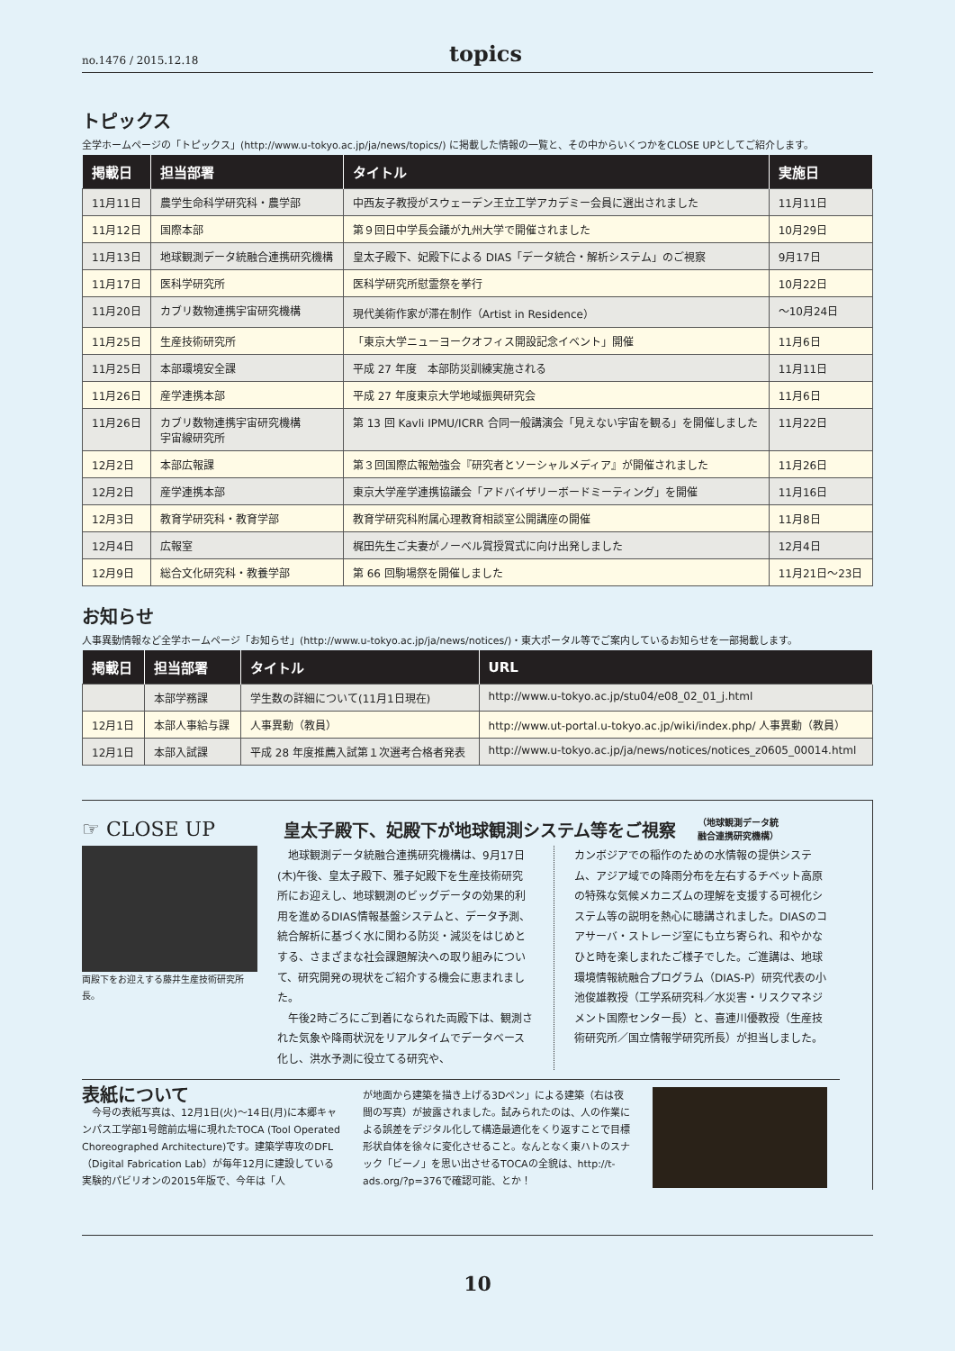no.1476 / 2015.12.18 topics
トピックス
全学ホームページの「トピックス」(http://www.u-tokyo.ac.jp/ja/news/topics/) に掲載した情報の一覧と、その中からいくつかをCLOSE UPとしてご紹介します。
| 掲載日 | 担当部署 | タイトル | 実施日 |
| --- | --- | --- | --- |
| 11月11日 | 農学生命科学研究科・農学部 | 中西友子教授がスウェーデン王立工学アカデミー会員に選出されました | 11月11日 |
| 11月12日 | 国際本部 | 第９回日中学長会議が九州大学で開催されました | 10月29日 |
| 11月13日 | 地球観測データ統融合連携研究機構 | 皇太子殿下、妃殿下による DIAS「データ統合・解析システム」のご視察 | 9月17日 |
| 11月17日 | 医科学研究所 | 医科学研究所慰霊祭を挙行 | 10月22日 |
| 11月20日 | カブリ数物連携宇宙研究機構 | 現代美術作家が滞在制作（Artist in Residence） | ～10月24日 |
| 11月25日 | 生産技術研究所 | 「東京大学ニューヨークオフィス開設記念イベント」開催 | 11月6日 |
| 11月25日 | 本部環境安全課 | 平成 27 年度 本部防災訓練実施される | 11月11日 |
| 11月26日 | 産学連携本部 | 平成 27 年度東京大学地域振興研究会 | 11月6日 |
| 11月26日 | カブリ数物連携宇宙研究機構 宇宙線研究所 | 第 13 回 Kavli IPMU/ICRR 合同一般講演会「見えない宇宙を観る」を開催しました | 11月22日 |
| 12月2日 | 本部広報課 | 第３回国際広報勉強会『研究者とソーシャルメディア』が開催されました | 11月26日 |
| 12月2日 | 産学連携本部 | 東京大学産学連携協議会「アドバイザリーボードミーティング」を開催 | 11月16日 |
| 12月3日 | 教育学研究科・教育学部 | 教育学研究科附属心理教育相談室公開講座の開催 | 11月8日 |
| 12月4日 | 広報室 | 梶田先生ご夫妻がノーベル賞授賞式に向け出発しました | 12月4日 |
| 12月9日 | 総合文化研究科・教養学部 | 第 66 回駒場祭を開催しました | 11月21日～23日 |
お知らせ
人事異動情報など全学ホームページ「お知らせ」(http://www.u-tokyo.ac.jp/ja/news/notices/)・東大ポータル等でご案内しているお知らせを一部掲載します。
| 掲載日 | 担当部署 | タイトル | URL |
| --- | --- | --- | --- |
| | 本部学務課 | 学生数の詳細について(11月1日現在) | http://www.u-tokyo.ac.jp/stu04/e08_02_01_j.html |
| 12月1日 | 本部人事給与課 | 人事異動（教員） | http://www.ut-portal.u-tokyo.ac.jp/wiki/index.php/ 人事異動（教員） |
| 12月1日 | 本部入試課 | 平成 28 年度推薦入試第１次選考合格者発表 | http://www.u-tokyo.ac.jp/ja/news/notices/notices_z0605_00014.html |
☞ CLOSE UP 皇太子殿下、妃殿下が地球観測システム等をご視察 （地球観測データ統
融合連携研究機構）
両殿下をお迎えする藤井生産技術研究所長。
　地球観測データ統融合連携研究機構は、9月17日(木)午後、皇太子殿下、雅子妃殿下を生産技術研究所にお迎えし、地球観測のビッグデータの効果的利用を進めるDIAS情報基盤システムと、データ予測、統合解析に基づく水に関わる防災・減災をはじめとする、さまざまな社会課題解決への取り組みについて、研究開発の現状をご紹介する機会に恵まれました。
　午後2時ごろにご到着になられた両殿下は、観測された気象や降雨状況をリアルタイムでデータベース化し、洪水予測に役立てる研究や、
カンボジアでの稲作のための水情報の提供システム、アジア域での降雨分布を左右するチベット高原の特殊な気候メカニズムの理解を支援する可視化システム等の説明を熱心に聴講されました。DIASのコアサーバ・ストレージ室にも立ち寄られ、和やかなひと時を楽しまれたご様子でした。ご進講は、地球環境情報統融合プログラム（DIAS-P）研究代表の小池俊雄教授（工学系研究科／水災害・リスクマネジメント国際センター長）と、喜連川優教授（生産技術研究所／国立情報学研究所長）が担当しました。
表紙について
　今号の表紙写真は、12月1日(火)～14日(月)に本郷キャンパス工学部1号館前広場に現れたTOCA (Tool Operated Choreographed Architecture)です。建築学専攻のDFL（Digital Fabrication Lab）が毎年12月に建設している実験的パビリオンの2015年版で、今年は「人
が地面から建築を描き上げる3Dペン」による建築（右は夜間の写真）が披露されました。試みられたのは、人の作業による誤差をデジタル化して構造最適化をくり返すことで目標形状自体を徐々に変化させること。なんとなく東ハトのスナック「ビーノ」を思い出させるTOCAの全貌は、http://t-ads.org/?p=376で確認可能、とか！
10